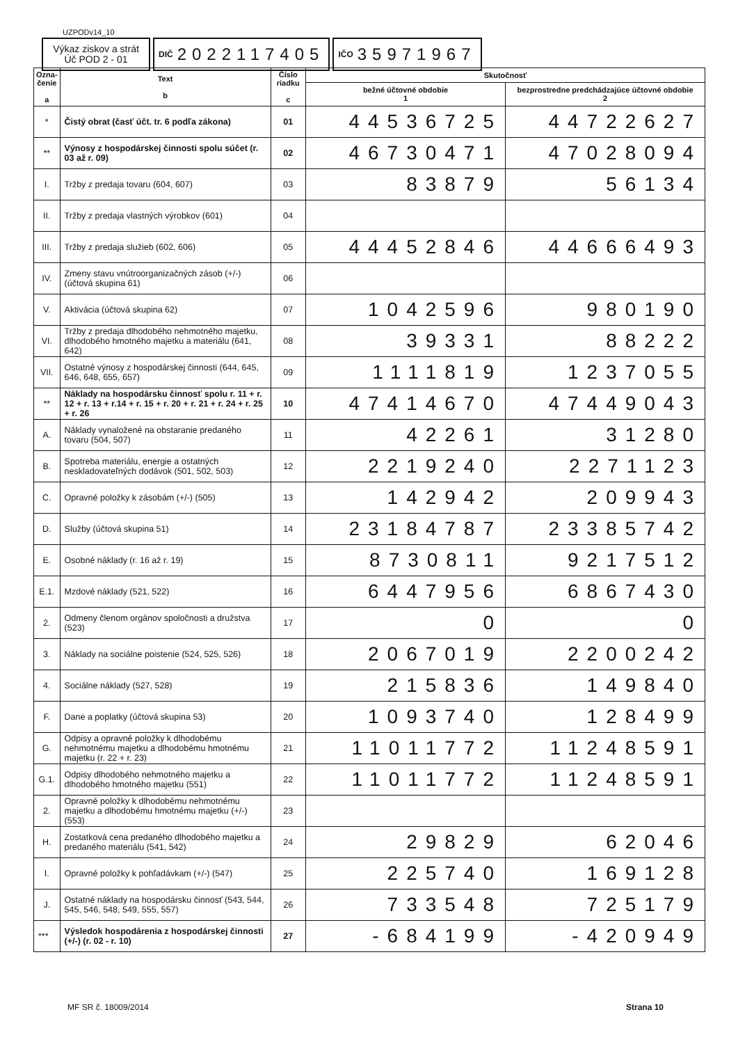UZPODv14_10
Výkaz ziskov a strát Úč POD 2 - 01
DIČ 2022117405
IČO 35971967
| Ozna- čenie a | Text b | Číslo riadku c | Skutočnosť | |
| --- | --- | --- | --- | --- |
| | | | bežné účtovné obdobie 1 | bezprostredne predchádzajúce účtovné obdobie 2 |
| * | Čistý obrat (časť účt. tr. 6 podľa zákona) | 01 | 44536725 | 44722627 |
| ** | Výnosy z hospodárskej činnosti spolu súčet (r. 03 až r. 09) | 02 | 46730471 | 47028094 |
| I. | Tržby z predaja tovaru (604, 607) | 03 | 83879 | 56134 |
| II. | Tržby z predaja vlastných výrobkov (601) | 04 | | |
| III. | Tržby z predaja služieb (602, 606) | 05 | 44452846 | 44666493 |
| IV. | Zmeny stavu vnútroorganizačných zásob (+/-) (účtová skupina 61) | 06 | | |
| V. | Aktivácia (účtová skupina 62) | 07 | 1042596 | 980190 |
| VI. | Tržby z predaja dlhodobého nehmotného majetku, dlhodobého hmotného majetku a materiálu (641, 642) | 08 | 39331 | 88222 |
| VII. | Ostatné výnosy z hospodárskej činnosti (644, 645, 646, 648, 655, 657) | 09 | 1111819 | 1237055 |
| ** | Náklady na hospodársku činnosť spolu r. 11 + r. 12 + r. 13 + r.14 + r. 15 + r. 20 + r. 21 + r. 24 + r. 25 + r. 26 | 10 | 47414670 | 47449043 |
| A. | Náklady vynaložené na obstaranie predaného tovaru (504, 507) | 11 | 42261 | 31280 |
| B. | Spotreba materiálu, energie a ostatných neskladovateľných dodávok (501, 502, 503) | 12 | 2219240 | 2271123 |
| C. | Opravné položky k zásobám (+/-) (505) | 13 | 142942 | 209943 |
| D. | Služby (účtová skupina 51) | 14 | 23184787 | 23385742 |
| E. | Osobné náklady (r. 16 až r. 19) | 15 | 8730811 | 9217512 |
| E.1. | Mzdové náklady (521, 522) | 16 | 6447956 | 6867430 |
| 2. | Odmeny členom orgánov spoločnosti a družstva (523) | 17 | 0 | 0 |
| 3. | Náklady na sociálne poistenie (524, 525, 526) | 18 | 2067019 | 2200242 |
| 4. | Sociálne náklady (527, 528) | 19 | 215836 | 149840 |
| F. | Dane a poplatky (účtová skupina 53) | 20 | 1093740 | 128499 |
| G. | Odpisy a opravné položky k dlhodobému nehmotnému majetku a dlhodobému hmotnému majetku (r. 22 + r. 23) | 21 | 11011772 | 11248591 |
| G.1. | Odpisy dlhodobého nehmotného majetku a dlhodobého hmotného majetku (551) | 22 | 11011772 | 11248591 |
| 2. | Opravné položky k dlhodobému nehmotnému majetku a dlhodobému hmotnému majetku (+/-) (553) | 23 | | |
| H. | Zostatková cena predaného dlhodobého majetku a predaného materiálu (541, 542) | 24 | 29829 | 62046 |
| I. | Opravné položky k pohľadávkam (+/-) (547) | 25 | 225740 | 169128 |
| J. | Ostatné náklady na hospodársku činnosť (543, 544, 545, 546, 548, 549, 555, 557) | 26 | 733548 | 725179 |
| *** | Výsledok hospodárenia z hospodárskej činnosti (+/-) (r. 02 - r. 10) | 27 | -684199 | -420949 |
MF SR č. 18009/2014 Strana 10